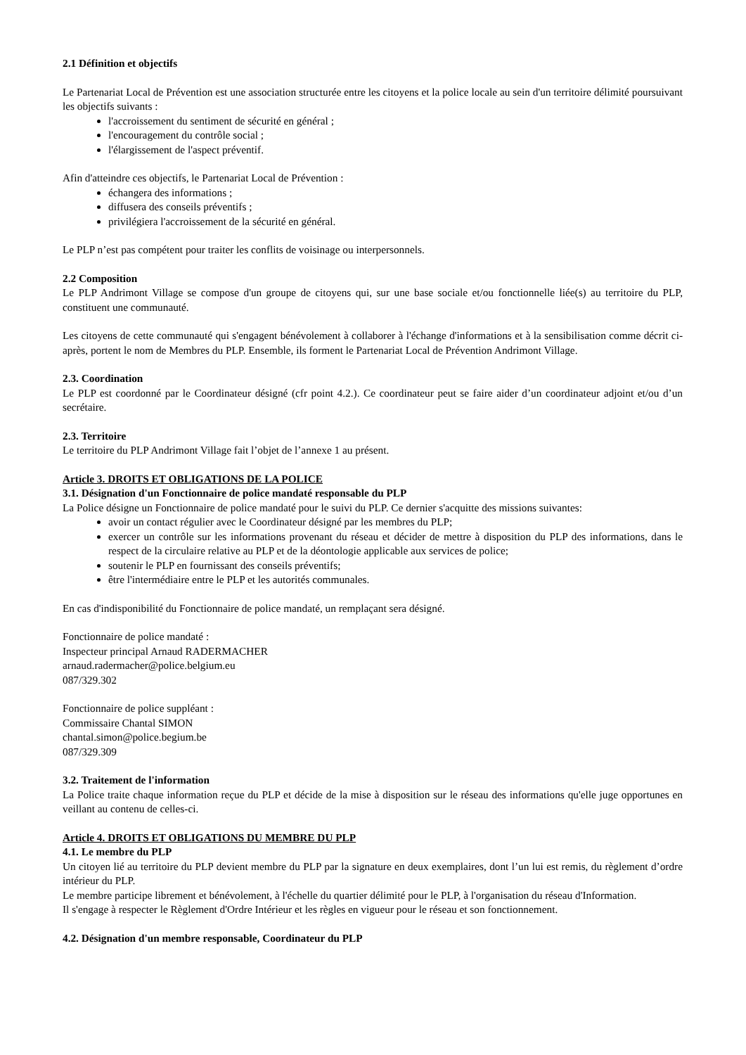2.1 Définition et objectifs
Le Partenariat Local de Prévention est une association structurée entre les citoyens et la police locale au sein d'un territoire délimité poursuivant les objectifs suivants :
l'accroissement du sentiment de sécurité en général ;
l'encouragement du contrôle social ;
l'élargissement de l'aspect préventif.
Afin d'atteindre ces objectifs, le Partenariat Local de Prévention :
échangera des informations ;
diffusera des conseils préventifs ;
privilégiera l'accroissement de la sécurité en général.
Le PLP n’est pas compétent pour traiter les conflits de voisinage ou interpersonnels.
2.2 Composition
Le PLP Andrimont Village se compose d'un groupe de citoyens qui, sur une base sociale et/ou fonctionnelle liée(s) au territoire du PLP, constituent une communauté.
Les citoyens de cette communauté qui s'engagent bénévolement à collaborer à l'échange d'informations et à la sensibilisation comme décrit ci-après, portent le nom de Membres du PLP. Ensemble, ils forment le Partenariat Local de Prévention Andrimont Village.
2.3. Coordination
Le PLP est coordonné par le Coordinateur désigné (cfr point 4.2.). Ce coordinateur peut se faire aider d’un coordinateur adjoint et/ou d’un secrétaire.
2.3. Territoire
Le territoire du PLP Andrimont Village fait l’objet de l’annexe 1 au présent.
Article 3. DROITS ET OBLIGATIONS DE LA POLICE
3.1. Désignation d'un Fonctionnaire de police mandaté responsable du PLP
La Police désigne un Fonctionnaire de police mandaté pour le suivi du PLP. Ce dernier s'acquitte des missions suivantes:
avoir un contact régulier avec le Coordinateur désigné par les membres du PLP;
exercer un contrôle sur les informations provenant du réseau et décider de mettre à disposition du PLP des informations, dans le respect de la circulaire relative au PLP et de la déontologie applicable aux services de police;
soutenir le PLP en fournissant des conseils préventifs;
être l'intermédiaire entre le PLP et les autorités communales.
En cas d'indisponibilité du Fonctionnaire de police mandaté, un remplaçant sera désigné.
Fonctionnaire de police mandaté :
Inspecteur principal Arnaud RADERMACHER
arnaud.radermacher@police.belgium.eu
087/329.302
Fonctionnaire de police suppléant :
Commissaire Chantal SIMON
chantal.simon@police.begium.be
087/329.309
3.2. Traitement de l'information
La Police traite chaque information reçue du PLP et décide de la mise à disposition sur le réseau des informations qu'elle juge opportunes en veillant au contenu de celles-ci.
Article 4. DROITS ET OBLIGATIONS DU MEMBRE DU PLP
4.1. Le membre du PLP
Un citoyen lié au territoire du PLP devient membre du PLP par la signature en deux exemplaires, dont l’un lui est remis, du règlement d’ordre intérieur du PLP.
Le membre participe librement et bénévolement, à l'échelle du quartier délimité pour le PLP, à l'organisation du réseau d'Information.
Il s'engage à respecter le Règlement d'Ordre Intérieur et les règles en vigueur pour le réseau et son fonctionnement.
4.2. Désignation d'un membre responsable, Coordinateur du PLP